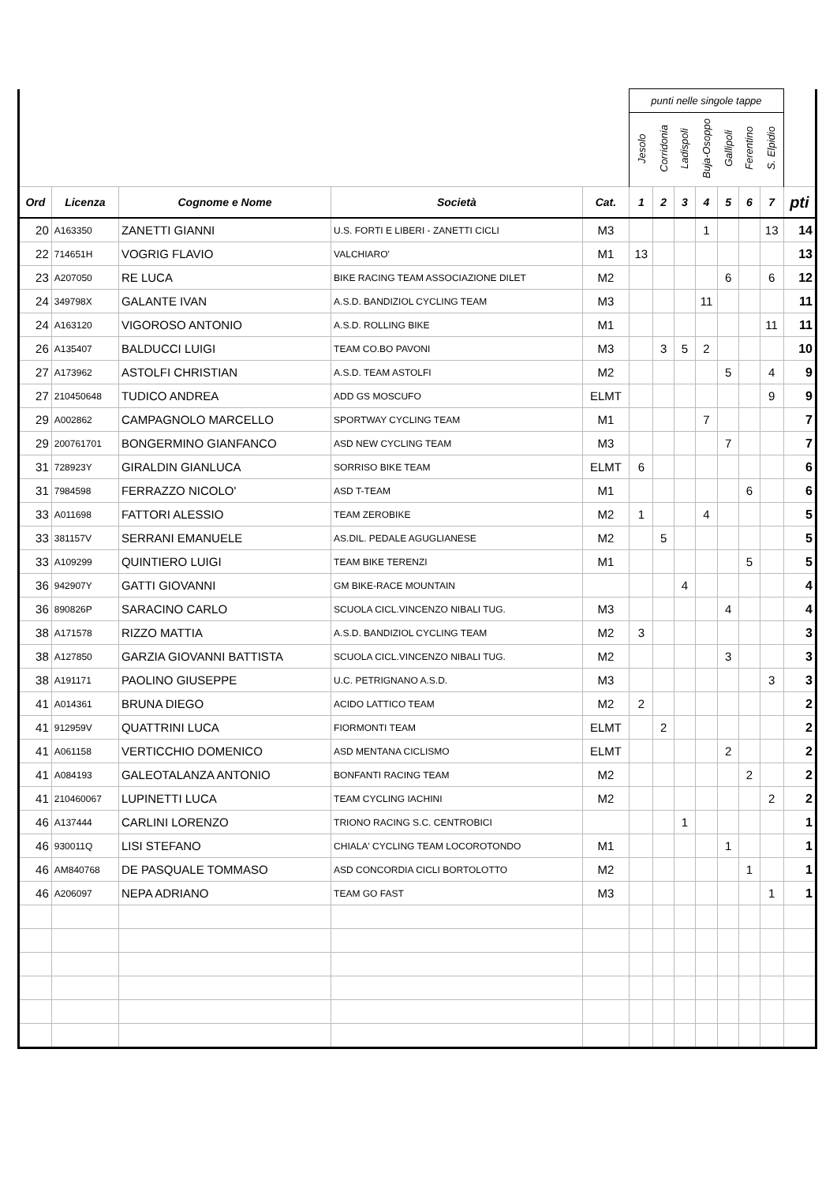| | | | | | punti nelle singole tappe | | | | | | | |
| | | | | | Jesolo | Corridonia | Ladispoli | Buja-Osoppo | Gallipoli | Ferentino | S. Elpidio | |
| Ord | Licenza | Cognome e Nome | Società | Cat. | 1 | 2 | 3 | 4 | 5 | 6 | 7 | pti |
| 20 | A163350 | ZANETTI GIANNI | U.S. FORTI E LIBERI - ZANETTI CICLI | M3 | | | | 1 | | | 13 | 14 |
| 22 | 714651H | VOGRIG FLAVIO | VALCHIARO' | M1 | 13 | | | | | | | 13 |
| 23 | A207050 | RE LUCA | BIKE RACING TEAM ASSOCIAZIONE DILET | M2 | | | | | 6 | | 6 | 12 |
| 24 | 349798X | GALANTE IVAN | A.S.D. BANDIZIOL CYCLING TEAM | M3 | | | | 11 | | | | 11 |
| 24 | A163120 | VIGOROSO ANTONIO | A.S.D. ROLLING BIKE | M1 | | | | | | | 11 | 11 |
| 26 | A135407 | BALDUCCI LUIGI | TEAM CO.BO PAVONI | M3 | | 3 | 5 | 2 | | | | 10 |
| 27 | A173962 | ASTOLFI CHRISTIAN | A.S.D. TEAM ASTOLFI | M2 | | | | | 5 | | 4 | 9 |
| 27 | 210450648 | TUDICO ANDREA | ADD GS MOSCUFO | ELMT | | | | | | | 9 | 9 |
| 29 | A002862 | CAMPAGNOLO MARCELLO | SPORTWAY CYCLING TEAM | M1 | | | | 7 | | | | 7 |
| 29 | 200761701 | BONGERMINO GIANFANCO | ASD NEW CYCLING TEAM | M3 | | | | | 7 | | | 7 |
| 31 | 728923Y | GIRALDIN GIANLUCA | SORRISO BIKE TEAM | ELMT | 6 | | | | | | | 6 |
| 31 | 7984598 | FERRAZZO NICOLO' | ASD T-TEAM | M1 | | | | | | 6 | | 6 |
| 33 | A011698 | FATTORI ALESSIO | TEAM ZEROBIKE | M2 | 1 | | | 4 | | | | 5 |
| 33 | 381157V | SERRANI EMANUELE | AS.DIL. PEDALE AGUGLIANESE | M2 | | 5 | | | | | | 5 |
| 33 | A109299 | QUINTIERO LUIGI | TEAM BIKE TERENZI | M1 | | | | | | 5 | | 5 |
| 36 | 942907Y | GATTI GIOVANNI | GM BIKE-RACE MOUNTAIN | | | | 4 | | | | | 4 |
| 36 | 890826P | SARACINO CARLO | SCUOLA CICL.VINCENZO NIBALI TUG. | M3 | | | | | 4 | | | 4 |
| 38 | A171578 | RIZZO MATTIA | A.S.D. BANDIZIOL CYCLING TEAM | M2 | 3 | | | | | | | 3 |
| 38 | A127850 | GARZIA GIOVANNI BATTISTA | SCUOLA CICL.VINCENZO NIBALI TUG. | M2 | | | | | 3 | | | 3 |
| 38 | A191171 | PAOLINO GIUSEPPE | U.C. PETRIGNANO A.S.D. | M3 | | | | | | | 3 | 3 |
| 41 | A014361 | BRUNA DIEGO | ACIDO LATTICO TEAM | M2 | 2 | | | | | | | 2 |
| 41 | 912959V | QUATTRINI LUCA | FIORMONTI TEAM | ELMT | | 2 | | | | | | 2 |
| 41 | A061158 | VERTICCHIO DOMENICO | ASD MENTANA CICLISMO | ELMT | | | | | 2 | | | 2 |
| 41 | A084193 | GALEOTALANZA ANTONIO | BONFANTI RACING TEAM | M2 | | | | | | 2 | | 2 |
| 41 | 210460067 | LUPINETTI LUCA | TEAM CYCLING IACHINI | M2 | | | | | | | 2 | 2 |
| 46 | A137444 | CARLINI LORENZO | TRIONO RACING S.C. CENTROBICI | | | | 1 | | | | | 1 |
| 46 | 930011Q | LISI STEFANO | CHIALA' CYCLING TEAM LOCOROTONDO | M1 | | | | | 1 | | | 1 |
| 46 | AM840768 | DE PASQUALE TOMMASO | ASD CONCORDIA CICLI BORTOLOTTO | M2 | | | | | | 1 | | 1 |
| 46 | A206097 | NEPA ADRIANO | TEAM GO FAST | M3 | | | | | | | 1 | 1 |